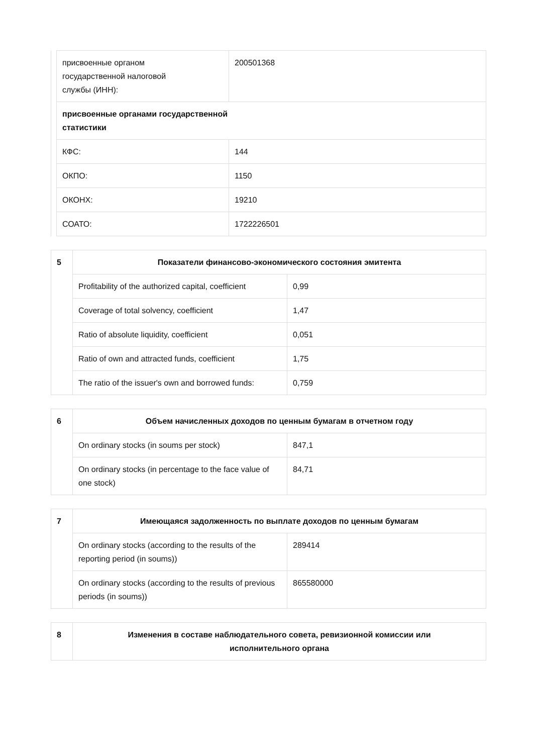| | присвоенные органом государственной налоговой службы (ИНН): | 200501368 |
| | присвоенные органами государственной статистики | |
| | КФС: | 144 |
| | ОКПО: | 1150 |
| | ОКОНХ: | 19210 |
| | СОАТО: | 1722226501 |
| 5 | Показатели финансово-экономического состояния эмитента | |
| | Profitability of the authorized capital, coefficient | 0,99 |
| | Coverage of total solvency, coefficient | 1,47 |
| | Ratio of absolute liquidity, coefficient | 0,051 |
| | Ratio of own and attracted funds, coefficient | 1,75 |
| | The ratio of the issuer's own and borrowed funds: | 0,759 |
| 6 | Объем начисленных доходов по ценным бумагам в отчетном году | |
| | On ordinary stocks (in soums per stock) | 847,1 |
| | On ordinary stocks (in percentage to the face value of one stock) | 84,71 |
| 7 | Имеющаяся задолженность по выплате доходов по ценным бумагам | |
| | On ordinary stocks (according to the results of the reporting period (in soums)) | 289414 |
| | On ordinary stocks (according to the results of previous periods (in soums)) | 865580000 |
| 8 | Изменения в составе наблюдательного совета, ревизионной комиссии или исполнительного органа |